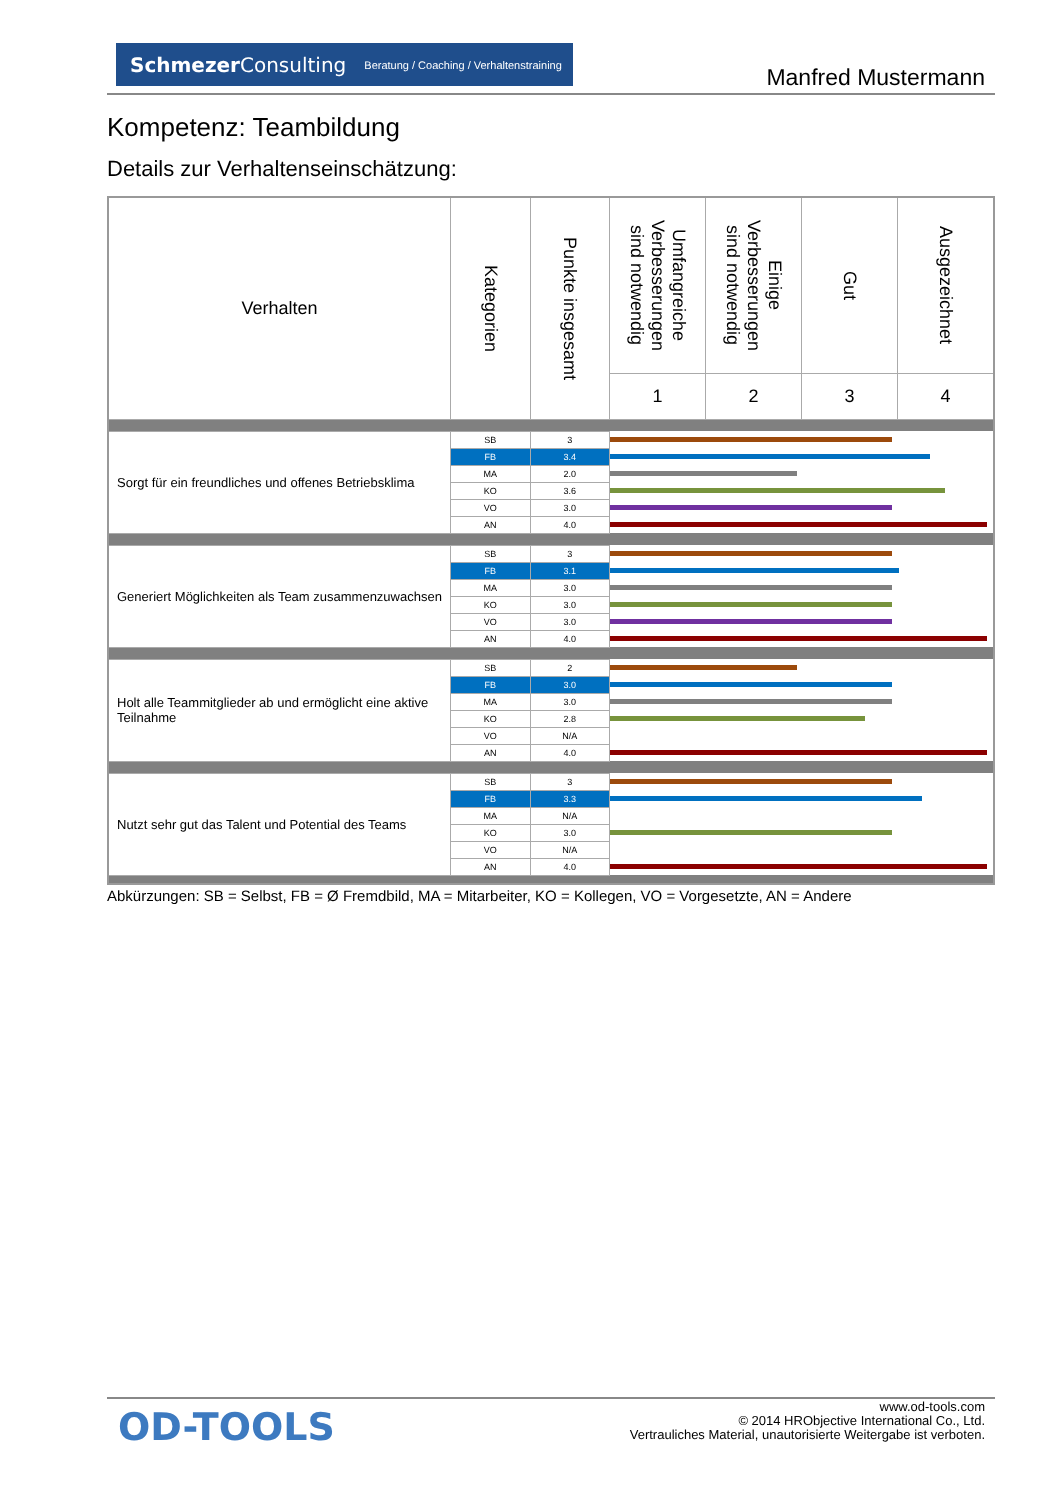SchmezerConsulting Beratung / Coaching / Verhaltenstraining
Manfred Mustermann
Kompetenz: Teambildung
Details zur Verhaltenseinschätzung:
| Verhalten | Kategorien | Punkte insgesamt | Umfangreiche Verbesserungen sind notwendig | Einige Verbesserungen sind notwendig | Gut | Ausgezeichnet |
| --- | --- | --- | --- | --- | --- | --- |
| | | | 1 | 2 | 3 | 4 |
| Sorgt für ein freundliches und offenes Betriebsklima | SB | 3 | | | | |
| | FB | 3.4 | | | | |
| | MA | 2.0 | | | | |
| | KO | 3.6 | | | | |
| | VO | 3.0 | | | | |
| | AN | 4.0 | | | | |
| Generiert Möglichkeiten als Team zusammenzuwachsen | SB | 3 | | | | |
| | FB | 3.1 | | | | |
| | MA | 3.0 | | | | |
| | KO | 3.0 | | | | |
| | VO | 3.0 | | | | |
| | AN | 4.0 | | | | |
| Holt alle Teammitglieder ab und ermöglicht eine aktive Teilnahme | SB | 2 | | | | |
| | FB | 3.0 | | | | |
| | MA | 3.0 | | | | |
| | KO | 2.8 | | | | |
| | VO | N/A | | | | |
| | AN | 4.0 | | | | |
| Nutzt sehr gut das Talent und Potential des Teams | SB | 3 | | | | |
| | FB | 3.3 | | | | |
| | MA | N/A | | | | |
| | KO | 3.0 | | | | |
| | VO | N/A | | | | |
| | AN | 4.0 | | | | |
Abkürzungen: SB = Selbst, FB = Ø Fremdbild, MA = Mitarbeiter, KO = Kollegen, VO = Vorgesetzte, AN = Andere
OD-TOOLS
www.od-tools.com
© 2014 HRObjective International Co., Ltd.
Vertrauliches Material, unautorisierte Weitergabe ist verboten.